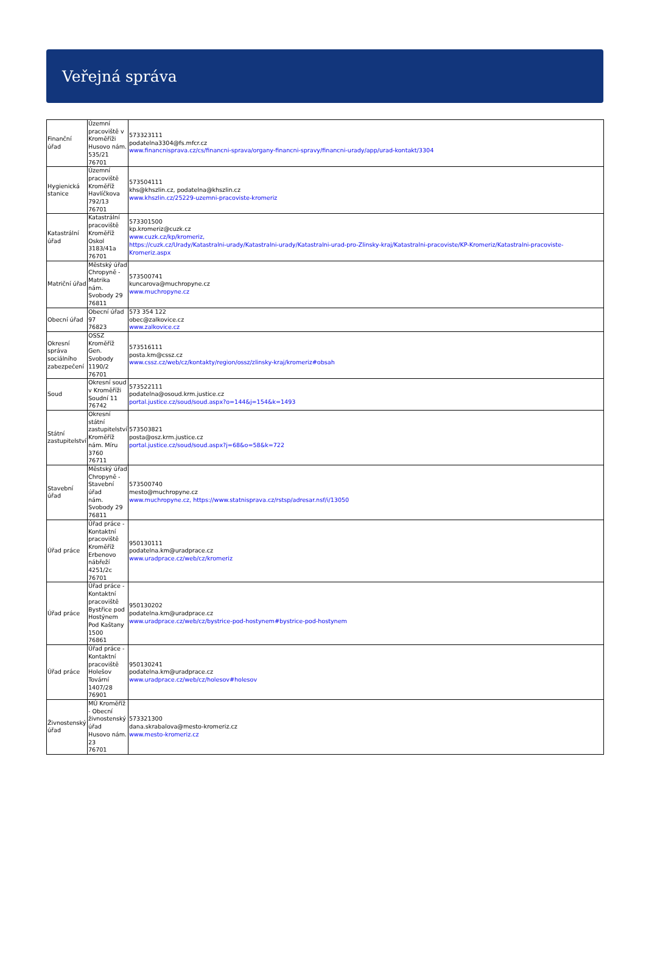Veřejná správa
| Finanční úřad | Územní pracoviště v Kroměříži Husovo nám. 535/21 76701 | 573323111 podatelna3304@fs.mfcr.cz www.financnisprava.cz/cs/financni-sprava/organy-financni-spravy/financni-urady/app/urad-kontakt/3304 |
| Hygienická stanice | Územní pracoviště Kroměříž Havlíčkova 792/13 76701 | 573504111 khs@khszlin.cz, podatelna@khszlin.cz www.khszlin.cz/25229-uzemni-pracoviste-kromeriz |
| Katastrální úřad | Katastrální pracoviště Kroměříž Oskol 3183/41a 76701 | 573301500 kp.kromeriz@cuzk.cz www.cuzk.cz/kp/kromeriz, https://cuzk.cz/Urady/Katastralni-urady/Katastralni-urady/Katastralni-urad-pro-Zlinsky-kraj/Katastralni-pracoviste/KP-Kromeriz/Katastralni-pracoviste-Kromeriz.aspx |
| Matriční úřad | Městský úřad Chropyně - Matrika nám. Svobody 29 76811 | 573500741 kuncarova@muchropyne.cz www.muchropyne.cz |
| Obecní úřad | Obecní úřad 97 76823 | 573 354 122 obec@zalkovice.cz www.zalkovice.cz |
| Okresní správa sociálního zabezpečení | OSSZ Kroměříž Gen. Svobody 1190/2 76701 | 573516111 posta.km@cssz.cz www.cssz.cz/web/cz/kontakty/region/ossz/zlinsky-kraj/kromeriz#obsah |
| Soud | Okresní soud v Kroměříži Soudní 11 76742 | 573522111 podatelna@osoud.krm.justice.cz portal.justice.cz/soud/soud.aspx?o=144&j=154&k=1493 |
| Státní zastupitelství | Okresní státní zastupitelství Kroměříž nám. Míru 3760 76711 | 573503821 posta@osz.krm.justice.cz portal.justice.cz/soud/soud.aspx?j=68&o=58&k=722 |
| Stavební úřad | Městský úřad Chropyně - Stavební úřad nám. Svobody 29 76811 | 573500740 mesto@muchropyne.cz www.muchropyne.cz, https://www.statnisprava.cz/rstsp/adresar.nsf/i/13050 |
| Úřad práce | Úřad práce - Kontaktní pracoviště Kroměříž Erbenovo nábřeží 4251/2c 76701 | 950130111 podatelna.km@uradprace.cz www.uradprace.cz/web/cz/kromeriz |
| Úřad práce | Úřad práce - Kontaktní pracoviště Bystřice pod Hostýnem Pod Kaštany 1500 76861 | 950130202 podatelna.km@uradprace.cz www.uradprace.cz/web/cz/bystrice-pod-hostynem#bystrice-pod-hostynem |
| Úřad práce | Úřad práce - Kontaktní pracoviště Holešov Tovární 1407/28 76901 | 950130241 podatelna.km@uradprace.cz www.uradprace.cz/web/cz/holesov#holesov |
| Živnostenský úřad | MÚ Kroměříž - Obecní živnostenský úřad Husovo nám. 23 76701 | 573321300 dana.skrabalova@mesto-kromeriz.cz www.mesto-kromeriz.cz |